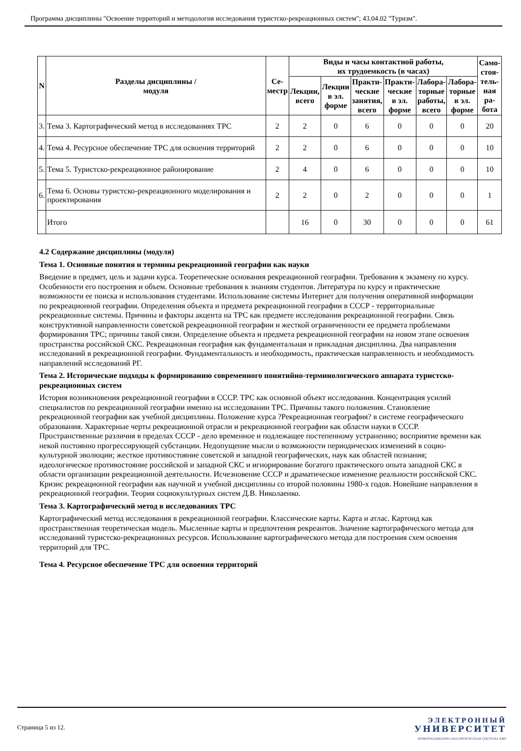Программа дисциплины "Освоение территорий и методология исследования туристско-рекреационных систем"; 43.04.02 "Туризм".
| N | Разделы дисциплины / модуля | Се- местр | Виды и часы контактной работы, их трудоемкость (в часах) | | | | | | Само- стоя- тель- ная ра- бота |
| --- | --- | --- | --- | --- | --- | --- | --- | --- | --- |
| | | | Лекции, всего | Лекции в эл. форме | Практи- ческие занятия, всего | Практи- ческие в эл. форме | Лабора- торные работы, всего | Лабора- торные в эл. форме | |
| 3. | Тема 3. Картографический метод в исследованиях ТРС | 2 | 2 | 0 | 6 | 0 | 0 | 0 | 20 |
| 4. | Тема 4. Ресурсное обеспечение ТРС для освоения территорий | 2 | 2 | 0 | 6 | 0 | 0 | 0 | 10 |
| 5. | Тема 5. Туристско-рекреационное районирование | 2 | 4 | 0 | 6 | 0 | 0 | 0 | 10 |
| 6. | Тема 6. Основы туристско-рекреационного моделирования и проектирования | 2 | 2 | 0 | 2 | 0 | 0 | 0 | 1 |
| | Итого | | 16 | 0 | 30 | 0 | 0 | 0 | 61 |
4.2 Содержание дисциплины (модуля)
Тема 1. Основные понятия и термины рекреационной географии как науки
Введение в предмет, цель и задачи курса. Теоретические основания рекреационной географии. Требования к экзамену по курсу. Особенности его построения и объем. Основные требования к знаниям студентов. Литература по курсу и практические возможности ее поиска и использования студентами. Использование системы Интернет для получения оперативной информации по рекреационной географии. Определения объекта и предмета рекреационной географии в СССР - территориальные рекреационные системы. Причины и факторы акцента на ТРС как предмете исследования рекреационной географии. Связь конструктивной направленности советской рекреационной географии и жесткой ограниченности ее предмета проблемами формирования ТРС; причины такой связи. Определение объекта и предмета рекреационной географии на новом этапе освоения пространства российской СКС. Рекреационная география как фундаментальная и прикладная дисциплина. Два направления исследований в рекреационной географии. Фундаментальность и необходимость, практическая направленность и необходимость направлений исследований РГ.
Тема 2. Исторические подходы к формированию современного понятийно-терминологического аппарата туристско-рекреационных систем
История возникновения рекреационной географии в СССР. ТРС как основной объект исследования. Концентрация усилий специалистов по рекреационной географии именно на исследовании ТРС. Причины такого положения. Становление рекреационной географии как учебной дисциплины. Положение курса ?Рекреационная география? в системе географического образования. Характерные черты рекреационной отрасли и рекреационной географии как области науки в СССР. Пространственные различия в пределах СССР - дело временное и подлежащее постепенному устранению; восприятие времени как некой постоянно прогрессирующей субстанции. Недопущение мысли о возможности периодических изменений в социо-культурной эволюции; жесткое противостояние советской и западной географических, наук как областей познания; идеологическое противостояние российской и западной СКС и игнорирование богатого практического опыта западной СКС в области организации рекреационной деятельности. Исчезновение СССР и драматическое изменение реальности российской СКС. Кризис рекреационной географии как научной и учебной дисциплины со второй половины 1980-х годов. Новейшие направления в рекреационной географии. Теория социокультурных систем Д.В. Николаенко.
Тема 3. Картографический метод в исследованиях ТРС
Картографический метод исследования в рекреационной географии. Классические карты. Карта и атлас. Картоид как пространственная теоретическая модель. Мысленные карты и предпочтения рекреантов. Значение картографического метода для исследований туристско-рекреационных ресурсов. Использование картографического метода для построения схем освоения территорий для ТРС.
Тема 4. Ресурсное обеспечение ТРС для освоения территорий
Страница 5 из 12.
ЭЛЕКТРОННЫЙ
УНИВЕРСИТЕТ
ИНФОРМАЦИОННО-АНАЛИТИЧЕСКАЯ СИСТЕМА КФУ